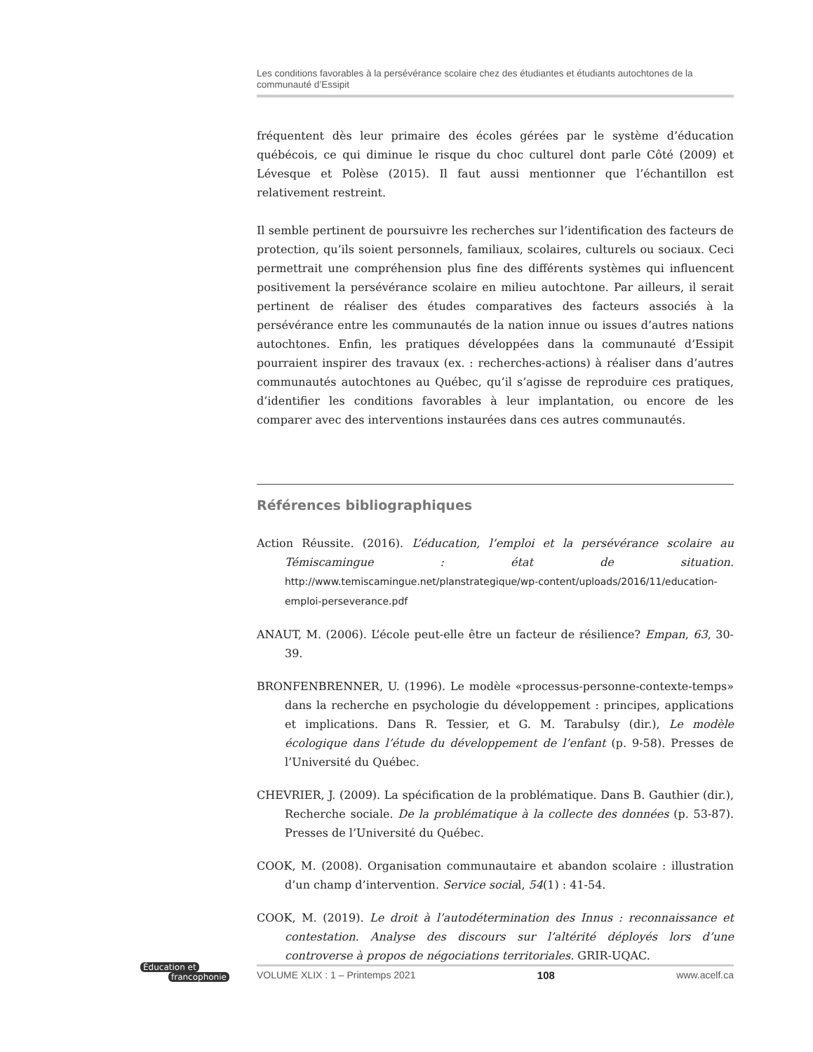Les conditions favorables à la persévérance scolaire chez des étudiantes et étudiants autochtones de la communauté d’Essipit
fréquentent dès leur primaire des écoles gérées par le système d’éducation québécois, ce qui diminue le risque du choc culturel dont parle Côté (2009) et Lévesque et Polèse (2015). Il faut aussi mentionner que l’échantillon est relativement restreint.
Il semble pertinent de poursuivre les recherches sur l’identification des facteurs de protection, qu’ils soient personnels, familiaux, scolaires, culturels ou sociaux. Ceci permettrait une compréhension plus fine des différents systèmes qui influencent positivement la persévérance scolaire en milieu autochtone. Par ailleurs, il serait pertinent de réaliser des études comparatives des facteurs associés à la persévérance entre les communautés de la nation innue ou issues d’autres nations autochtones. Enfin, les pratiques développées dans la communauté d’Essipit pourraient inspirer des travaux (ex. : recherches-actions) à réaliser dans d’autres communautés autochtones au Québec, qu’il s’agisse de reproduire ces pratiques, d’identifier les conditions favorables à leur implantation, ou encore de les comparer avec des interventions instaurées dans ces autres communautés.
Références bibliographiques
Action Réussite. (2016). L’éducation, l’emploi et la persévérance scolaire au Témiscamingue : état de situation. http://www.temiscamingue.net/planstrategique/wp-content/uploads/2016/11/education-emploi-perseverance.pdf
ANAUT, M. (2006). L’école peut-elle être un facteur de résilience? Empan, 63, 30-39.
BRONFENBRENNER, U. (1996). Le modèle «processus-personne-contexte-temps» dans la recherche en psychologie du développement : principes, applications et implications. Dans R. Tessier, et G. M. Tarabulsy (dir.), Le modèle écologique dans l’étude du développement de l’enfant (p. 9-58). Presses de l’Université du Québec.
CHEVRIER, J. (2009). La spécification de la problématique. Dans B. Gauthier (dir.), Recherche sociale. De la problématique à la collecte des données (p. 53-87). Presses de l’Université du Québec.
COOK, M. (2008). Organisation communautaire et abandon scolaire : illustration d’un champ d’intervention. Service social, 54(1) : 41-54.
COOK, M. (2019). Le droit à l’autodétermination des Innus : reconnaissance et contestation. Analyse des discours sur l’altérité déployés lors d’une controverse à propos de négociations territoriales. GRIR-UQAC.
Éducation et
francophonie
VOLUME XLIX : 1 – Printemps 2021 108 www.acelf.ca